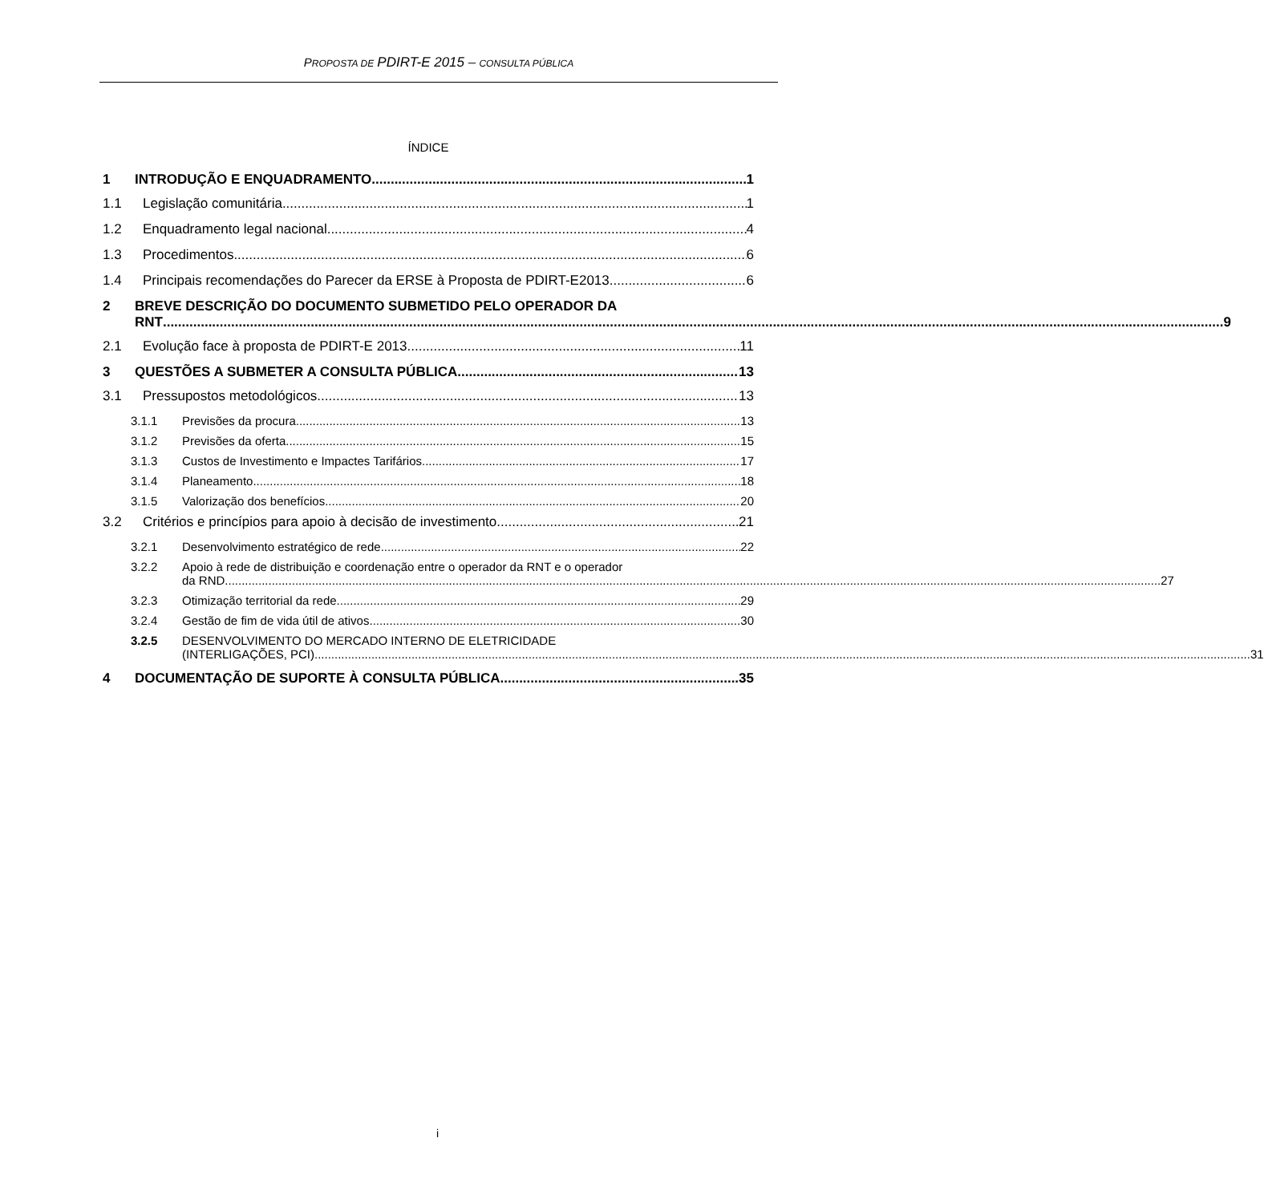PROPOSTA DE PDIRT-E 2015 – CONSULTA PÚBLICA
ÍNDICE
1 INTRODUÇÃO E ENQUADRAMENTO 1
1.1 Legislação comunitária 1
1.2 Enquadramento legal nacional 4
1.3 Procedimentos 6
1.4 Principais recomendações do Parecer da ERSE à Proposta de PDIRT-E2013 6
2 BREVE DESCRIÇÃO DO DOCUMENTO SUBMETIDO PELO OPERADOR DA
RNT 9
2.1 Evolução face à proposta de PDIRT-E 2013 11
3 QUESTÕES A SUBMETER A CONSULTA PÚBLICA 13
3.1 Pressupostos metodológicos 13
3.1.1 Previsões da procura 13
3.1.2 Previsões da oferta 15
3.1.3 Custos de Investimento e Impactes Tarifários 17
3.1.4 Planeamento 18
3.1.5 Valorização dos benefícios 20
3.2 Critérios e princípios para apoio à decisão de investimento 21
3.2.1 Desenvolvimento estratégico de rede 22
3.2.2 Apoio à rede de distribuição e coordenação entre o operador da RNT e o operador
da RND 27
3.2.3 Otimização territorial da rede 29
3.2.4 Gestão de fim de vida útil de ativos 30
3.2.5 DESENVOLVIMENTO DO MERCADO INTERNO DE ELETRICIDADE
(INTERLIGAÇÕES, PCI) 31
4 DOCUMENTAÇÃO DE SUPORTE À CONSULTA PÚBLICA 35
i